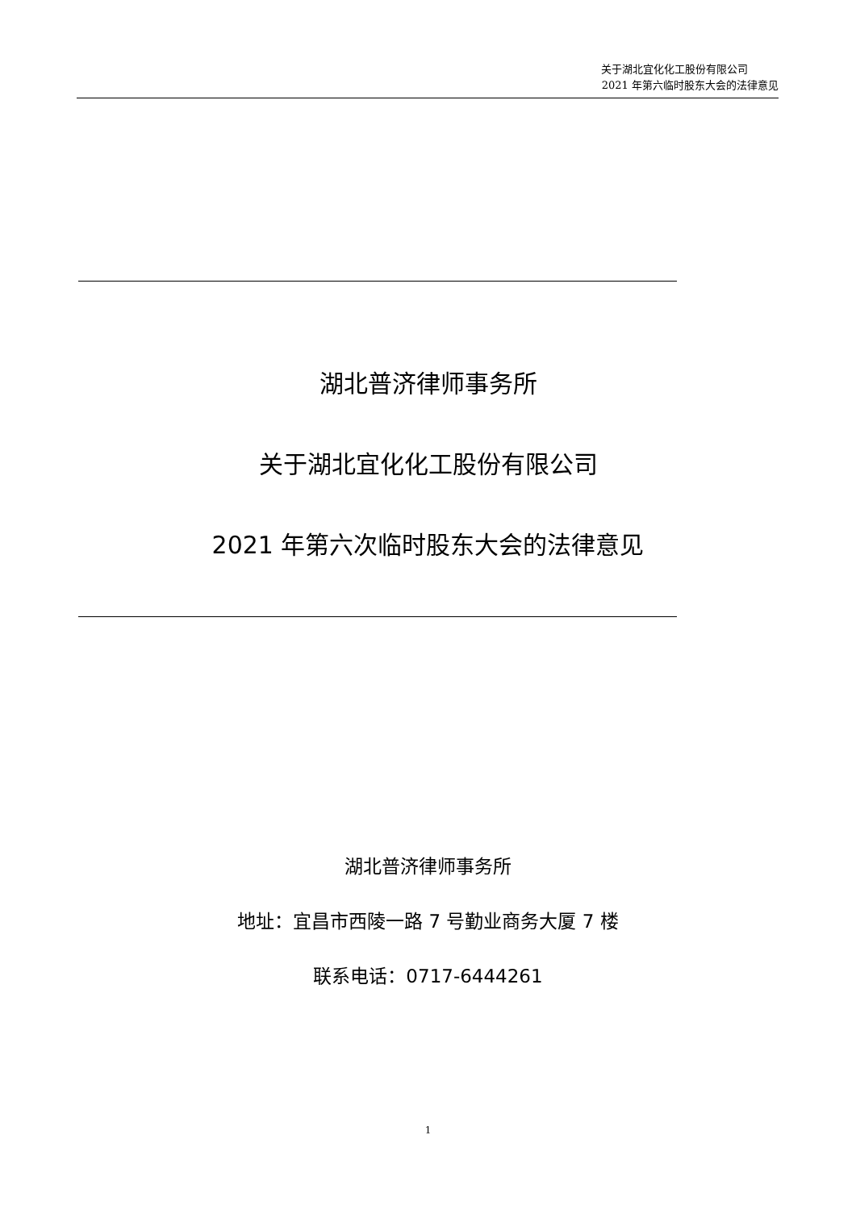关于湖北宜化化工股份有限公司
2021 年第六临时股东大会的法律意见
湖北普济律师事务所
关于湖北宜化化工股份有限公司
2021 年第六次临时股东大会的法律意见
湖北普济律师事务所
地址：宜昌市西陵一路 7 号勤业商务大厦 7 楼
联系电话：0717-6444261
1